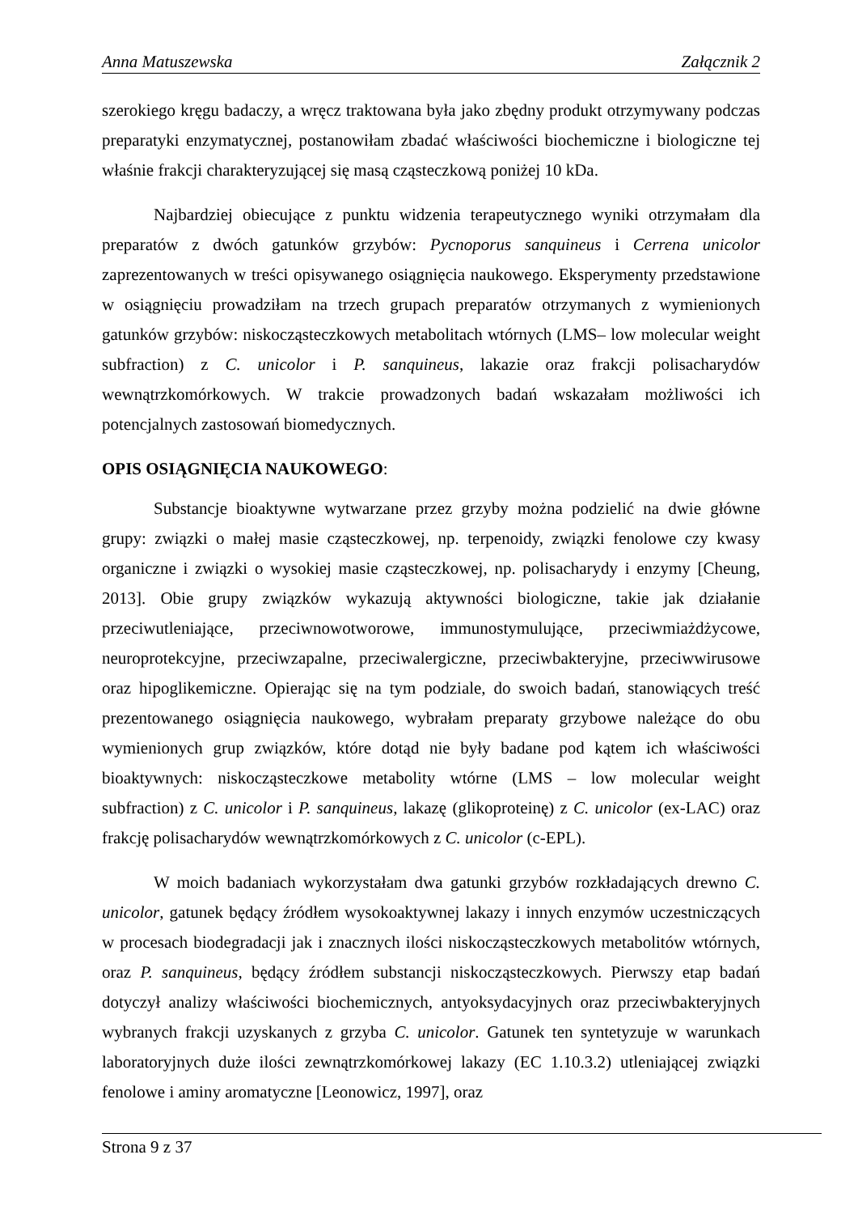Anna Matuszewska Załącznik 2
szerokiego kręgu badaczy, a wręcz traktowana była jako zbędny produkt otrzymywany podczas preparatyki enzymatycznej, postanowiłam zbadać właściwości biochemiczne i biologiczne tej właśnie frakcji charakteryzującej się masą cząsteczkową poniżej 10 kDa.
Najbardziej obiecujące z punktu widzenia terapeutycznego wyniki otrzymałam dla preparatów z dwóch gatunków grzybów: Pycnoporus sanquineus i Cerrena unicolor zaprezentowanych w treści opisywanego osiągnięcia naukowego. Eksperymenty przedstawione w osiągnięciu prowadziłam na trzech grupach preparatów otrzymanych z wymienionych gatunków grzybów: niskocząsteczkowych metabolitach wtórnych (LMS– low molecular weight subfraction) z C. unicolor i P. sanquineus, lakazie oraz frakcji polisacharydów wewnątrzkomórkowych. W trakcie prowadzonych badań wskazałam możliwości ich potencjalnych zastosowań biomedycznych.
OPIS OSIĄGNIĘCIA NAUKOWEGO:
Substancje bioaktywne wytwarzane przez grzyby można podzielić na dwie główne grupy: związki o małej masie cząsteczkowej, np. terpenoidy, związki fenolowe czy kwasy organiczne i związki o wysokiej masie cząsteczkowej, np. polisacharydy i enzymy [Cheung, 2013]. Obie grupy związków wykazują aktywności biologiczne, takie jak działanie przeciwutleniające, przeciwnowotworowe, immunostymulujące, przeciwmiażdżycowe, neuroprotekcyjne, przeciwzapalne, przeciwalergiczne, przeciwbakteryjne, przeciwwirusowe oraz hipoglikemiczne. Opierając się na tym podziale, do swoich badań, stanowiących treść prezentowanego osiągnięcia naukowego, wybrałam preparaty grzybowe należące do obu wymienionych grup związków, które dotąd nie były badane pod kątem ich właściwości bioaktywnych: niskocząsteczkowe metabolity wtórne (LMS – low molecular weight subfraction) z C. unicolor i P. sanquineus, lakazę (glikoproteinę) z C. unicolor (ex-LAC) oraz frakcję polisacharydów wewnątrzkomórkowych z C. unicolor (c-EPL).
W moich badaniach wykorzystałam dwa gatunki grzybów rozkładających drewno C. unicolor, gatunek będący źródłem wysokoaktywnej lakazy i innych enzymów uczestniczących w procesach biodegradacji jak i znacznych ilości niskocząsteczkowych metabolitów wtórnych, oraz P. sanquineus, będący źródłem substancji niskocząsteczkowych. Pierwszy etap badań dotyczył analizy właściwości biochemicznych, antyoksydacyjnych oraz przeciwbakteryjnych wybranych frakcji uzyskanych z grzyba C. unicolor. Gatunek ten syntetyzuje w warunkach laboratoryjnych duże ilości zewnątrzkomórkowej lakazy (EC 1.10.3.2) utleniającej związki fenolowe i aminy aromatyczne [Leonowicz, 1997], oraz
Strona 9 z 37